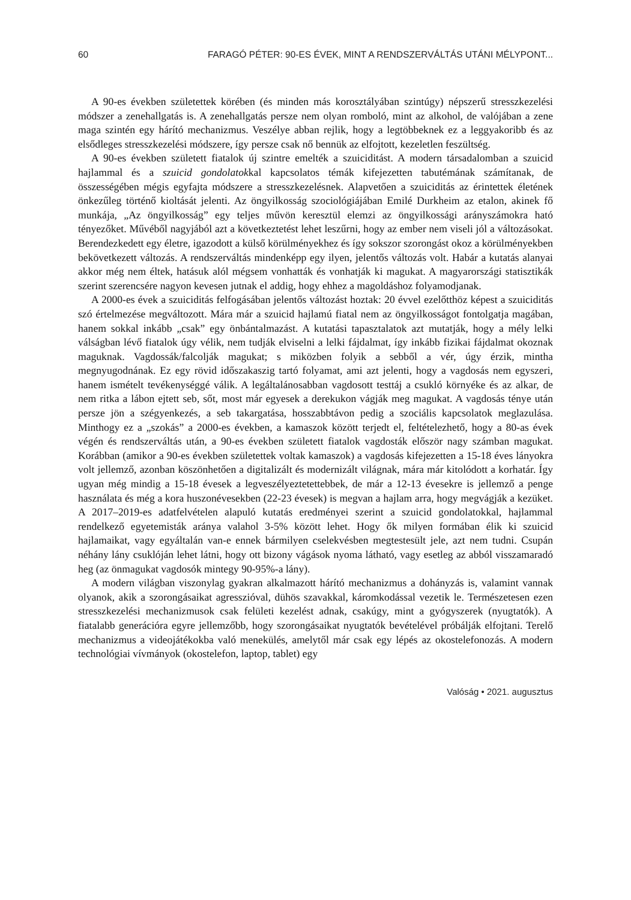60 FARAGÓ PÉTER: 90-ES ÉVEK, MINT A RENDSZERVÁLTÁS UTÁNI MÉLYPONT...
A 90-es években születettek körében (és minden más korosztályában szintúgy) népszerű stresszkezelési módszer a zenehallgatás is. A zenehallgatás persze nem olyan romboló, mint az alkohol, de valójában a zene maga szintén egy hárító mechanizmus. Veszélye abban rejlik, hogy a legtöbbeknek ez a leggyakoribb és az elsődleges stresszkezelési módszere, így persze csak nő bennük az elfojtott, kezeletlen feszültség.
A 90-es években született fiatalok új szintre emelték a szuiciditást. A modern társadalomban a szuicid hajlammal és a szuicid gondolatokkal kapcsolatos témák kifejezetten tabutémának számítanak, de összességében mégis egyfajta módszere a stresszkezelésnek. Alapvetően a szuiciditás az érintettek életének önkezűleg történő kioltását jelenti. Az öngyilkosság szociológiájában Emilé Durkheim az etalon, akinek fő munkája, „Az öngyilkosság” egy teljes művön keresztül elemzi az öngyilkossági arányszámokra ható tényezőket. Művéből nagyjából azt a következtetést lehet leszűrni, hogy az ember nem viseli jól a változásokat. Berendezkedett egy életre, igazodott a külső körülményekhez és így sokszor szorongást okoz a körülményekben bekövetkezett változás. A rendszerváltás mindenképp egy ilyen, jelentős változás volt. Habár a kutatás alanyai akkor még nem éltek, hatásuk alól mégsem vonhatták és vonhatják ki magukat. A magyarországi statisztikák szerint szerencsére nagyon kevesen jutnak el addig, hogy ehhez a magoldáshoz folyamodjanak.
A 2000-es évek a szuiciditás felfogásában jelentős változást hoztak: 20 évvel ezelőtthöz képest a szuiciditás szó értelmezése megváltozott. Mára már a szuicid hajlamú fiatal nem az öngyilkosságot fontolgatja magában, hanem sokkal inkább „csak” egy önbántalmazást. A kutatási tapasztalatok azt mutatják, hogy a mély lelki válságban lévő fiatalok úgy vélik, nem tudják elviselni a lelki fájdalmat, így inkább fizikai fájdalmat okoznak maguknak. Vagdossák/falcolják magukat; s miközben folyik a sebből a vér, úgy érzik, mintha megnyugodnának. Ez egy rövid időszakaszig tartó folyamat, ami azt jelenti, hogy a vagdosás nem egyszeri, hanem ismételt tevékenységgé válik. A legáltalánosabban vagdosott testtáj a csukló környéke és az alkar, de nem ritka a lábon ejtett seb, sőt, most már egyesek a derekukon vágják meg magukat. A vagdosás ténye után persze jön a szégyenkezés, a seb takargatása, hosszabbtávon pedig a szociális kapcsolatok meglazulása. Minthogy ez a „szokás” a 2000-es években, a kamaszok között terjedt el, feltételezhető, hogy a 80-as évek végén és rendszerváltás után, a 90-es években született fiatalok vagdosták először nagy számban magukat. Korábban (amikor a 90-es években születettek voltak kamaszok) a vagdosás kifejezetten a 15-18 éves lányokra volt jellemző, azonban köszönhetően a digitalizált és modernizált világnak, mára már kitolódott a korhatár. Így ugyan még mindig a 15-18 évesek a legveszélyeztetettebbek, de már a 12-13 évesekre is jellemző a penge használata és még a kora huszonévesekben (22-23 évesek) is megvan a hajlam arra, hogy megvágják a kezüket. A 2017–2019-es adatfelvételen alapuló kutatás eredményei szerint a szuicid gondolatokkal, hajlammal rendelkező egyetemisták aránya valahol 3-5% között lehet. Hogy ők milyen formában élik ki szuicid hajlamaikat, vagy egyáltalán van-e ennek bármilyen cselekvésben megtestesült jele, azt nem tudni. Csupán néhány lány csuklóján lehet látni, hogy ott bizony vágások nyoma látható, vagy esetleg az abból visszamaradó heg (az önmagukat vagdosók mintegy 90-95%-a lány).
A modern világban viszonylag gyakran alkalmazott hárító mechanizmus a dohányzás is, valamint vannak olyanok, akik a szorongásaikat agresszióval, dühös szavakkal, káromkodással vezetik le. Természetesen ezen stresszkezelési mechanizmusok csak felületi kezelést adnak, csakúgy, mint a gyógyszerek (nyugtatók). A fiatalabb generációra egyre jellemzőbb, hogy szorongásaikat nyugtatók bevételével próbálják elfojtani. Terelő mechanizmus a videojátékokba való menekülés, amelytől már csak egy lépés az okostelefonozás. A modern technológiai vívmányok (okostelefon, laptop, tablet) egy
Valóság • 2021. augusztus